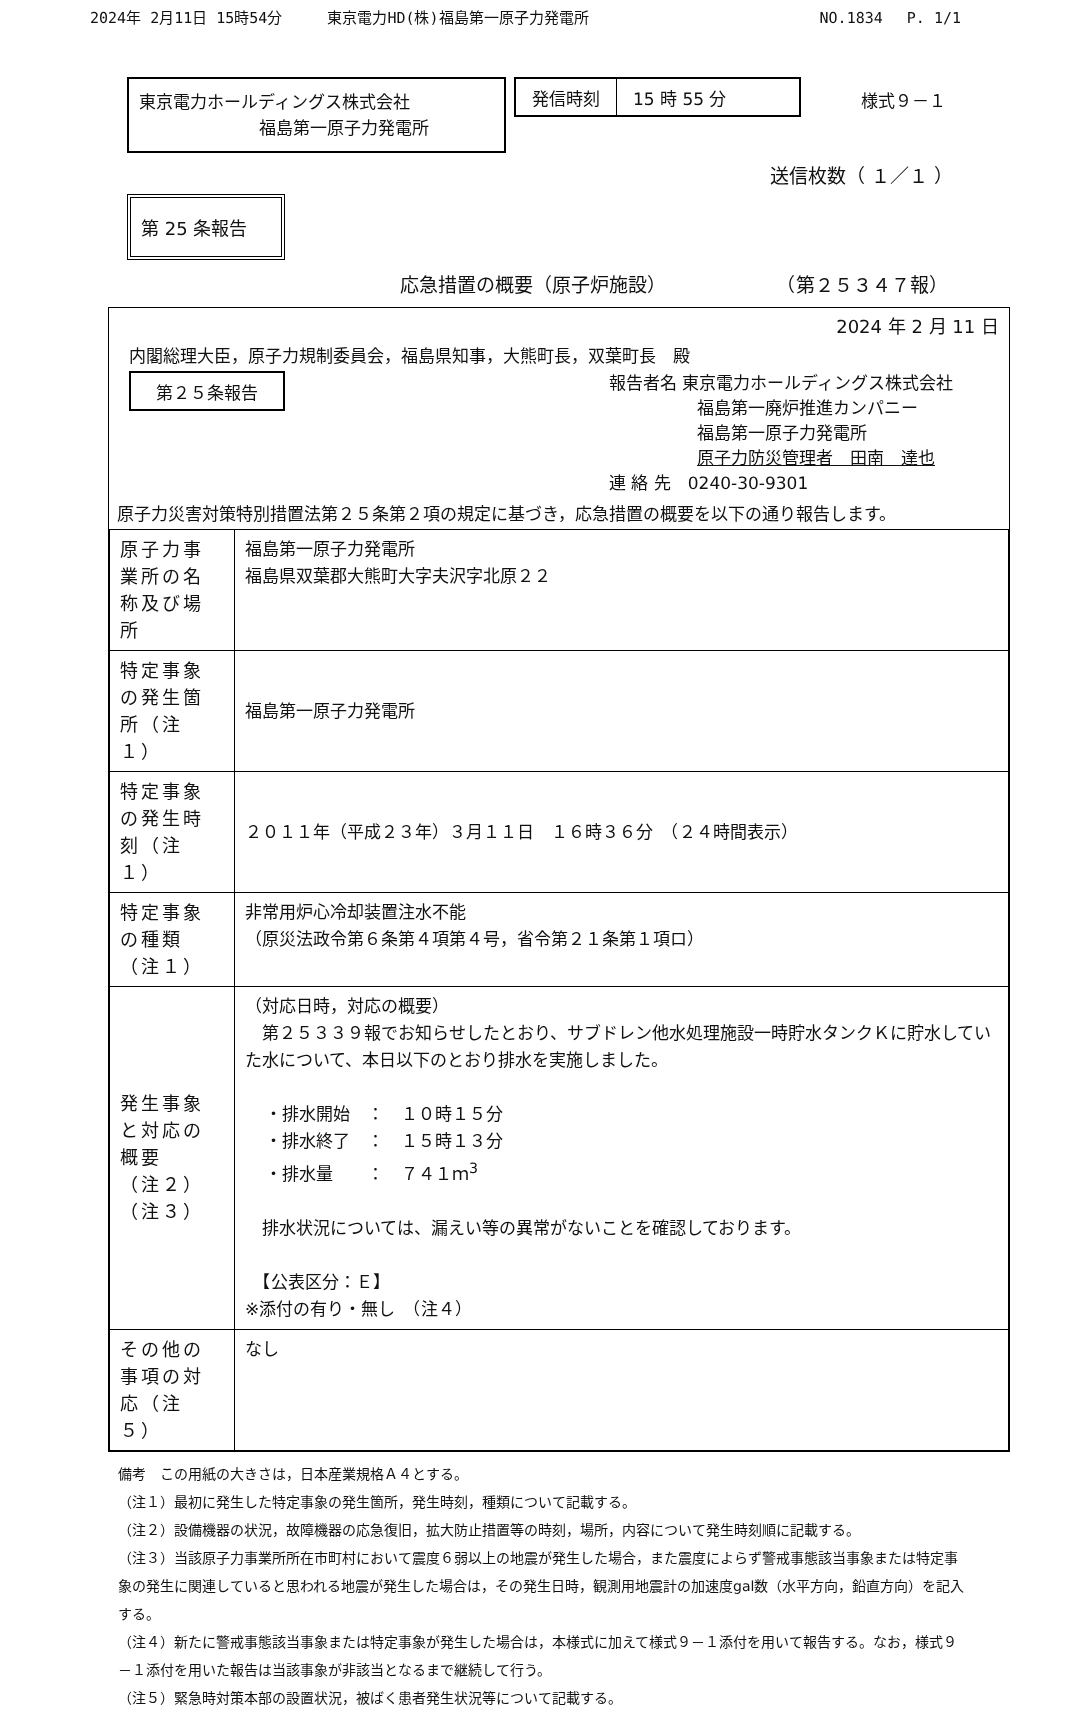2024年 2月11日 15時54分　　　東京電力HD(株)福島第一原子力発電所 NO.1834　 P. 1/1
東京電力ホールディングス株式会社
福島第一原子力発電所
発信時刻 15 時 55 分
様式９－１
送信枚数（ １／１ ）
第 25 条報告
応急措置の概要（原子炉施設） （第２５３４７報）
2024 年 2 月 11 日
内閣総理大臣，原子力規制委員会，福島県知事，大熊町長，双葉町長　殿
第２５条報告
報告者名 東京電力ホールディングス株式会社
福島第一廃炉推進カンパニー
福島第一原子力発電所
原子力防災管理者　田南　達也
連 絡 先　0240-30-9301
原子力災害対策特別措置法第２５条第２項の規定に基づき，応急措置の概要を以下の通り報告します。
| 原子力事業所の名称及び場所 | 福島第一原子力発電所 福島県双葉郡大熊町大字夫沢字北原２２ |
| 特定事象の発生箇所（注１） | 福島第一原子力発電所 |
| 特定事象の発生時刻（注１） | ２０１１年（平成２３年）３月１１日 １６時３６分 （２４時間表示） |
| 特定事象の種類（注１） | 非常用炉心冷却装置注水不能 （原災法政令第６条第４項第４号，省令第２１条第１項ロ） |
| 発生事象と対応の概要 （注２） （注３） | （対応日時，対応の概要） 第２５３３９報でお知らせしたとおり、サブドレン他水処理施設一時貯水タンクＫに貯水していた水について、本日以下のとおり排水を実施しました。 ・排水開始 ： １０時１５分 ・排水終了 ： １５時１３分 ・排水量 ： ７４１ｍ<sup>3</sup> 排水状況については、漏えい等の異常がないことを確認しております。 【公表区分：Ｅ】 ※添付の有り・無し （注４） |
| その他の事項の対応（注５） | なし |
備考　この用紙の大きさは，日本産業規格Ａ４とする。
（注１）最初に発生した特定事象の発生箇所，発生時刻，種類について記載する。
（注２）設備機器の状況，故障機器の応急復旧，拡大防止措置等の時刻，場所，内容について発生時刻順に記載する。
（注３）当該原子力事業所所在市町村において震度６弱以上の地震が発生した場合，また震度によらず警戒事態該当事象または特定事象の発生に関連していると思われる地震が発生した場合は，その発生日時，観測用地震計の加速度gal数（水平方向，鉛直方向）を記入する。
（注４）新たに警戒事態該当事象または特定事象が発生した場合は，本様式に加えて様式９－１添付を用いて報告する。なお，様式９－１添付を用いた報告は当該事象が非該当となるまで継続して行う。
（注５）緊急時対策本部の設置状況，被ばく患者発生状況等について記載する。